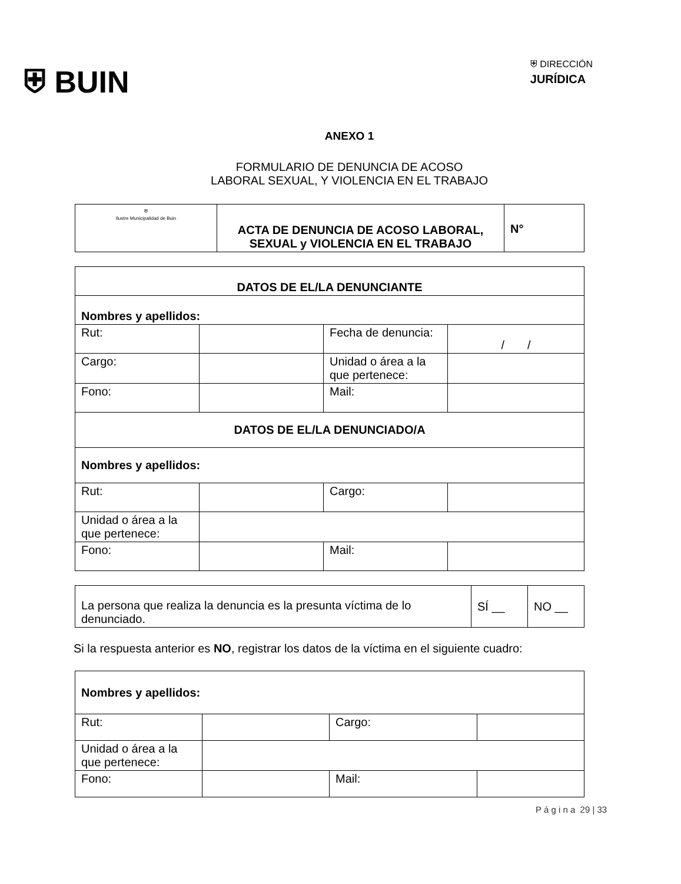⛨ BUIN
⛨ DIRECCIÓN
JURÍDICA
ANEXO 1
FORMULARIO DE DENUNCIA DE ACOSO
LABORAL SEXUAL, Y VIOLENCIA EN EL TRABAJO
| ⛨ Ilustre Municipalidad de Buin | ACTA DE DENUNCIA DE ACOSO LABORAL, SEXUAL y VIOLENCIA EN EL TRABAJO | N° |
| DATOS DE EL/LA DENUNCIANTE | | | |
| Nombres y apellidos: | | | |
| Rut: | | Fecha de denuncia: | / / |
| Cargo: | | Unidad o área a la que pertenece: | |
| Fono: | | Mail: | |
| DATOS DE EL/LA DENUNCIADO/A | | | |
| Nombres y apellidos: | | | |
| Rut: | | Cargo: | |
| Unidad o área a la que pertenece: | | | |
| Fono: | | Mail: | |
| La persona que realiza la denuncia es la presunta víctima de lo denunciado. | SÍ __ | NO __ |
Si la respuesta anterior es NO, registrar los datos de la víctima en el siguiente cuadro:
| Nombres y apellidos: | | | |
| Rut: | | Cargo: | |
| Unidad o área a la que pertenece: | | | |
| Fono: | | Mail: | |
P á g i n a 29 | 33